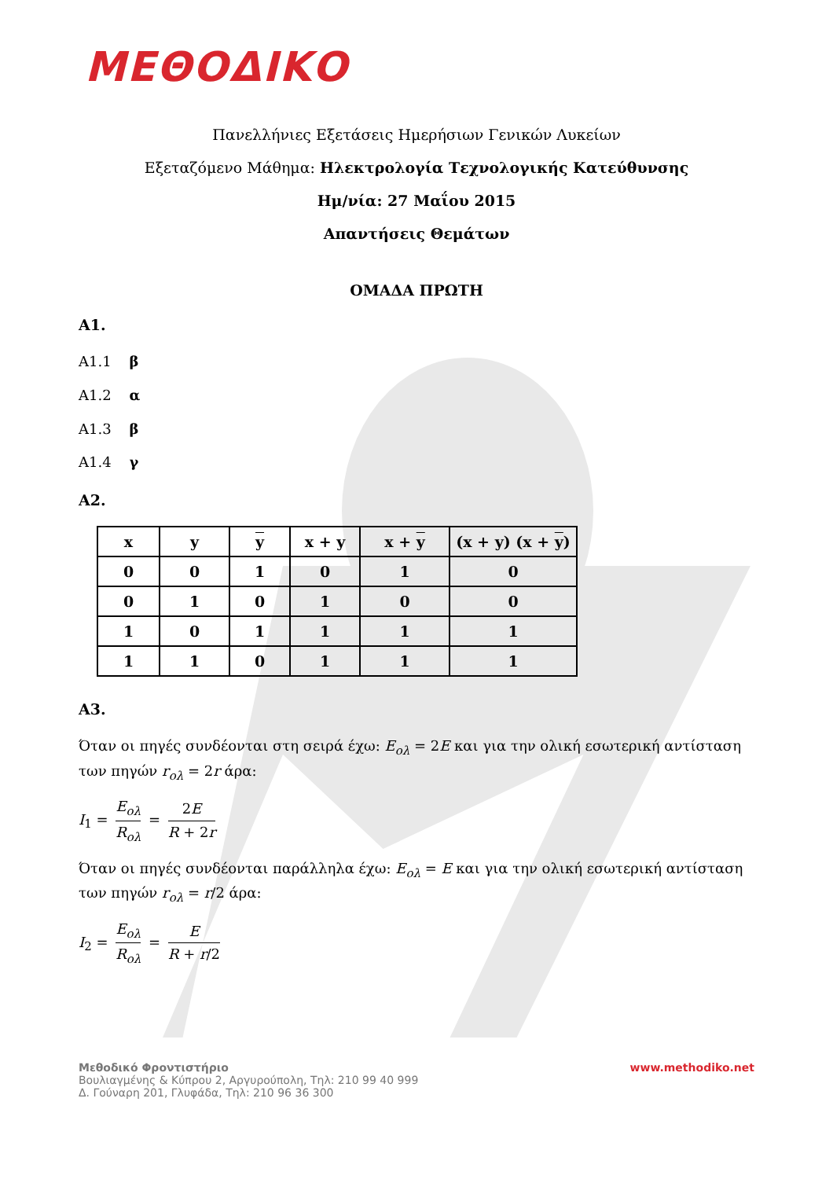ΜΕΘΟΔΙΚΟ
Πανελλήνιες Εξετάσεις Ημερήσιων Γενικών Λυκείων
Εξεταζόμενο Μάθημα: Ηλεκτρολογία Τεχνολογικής Κατεύθυνσης
Ημ/νία: 27 Μαΐου 2015
Απαντήσεις Θεμάτων
ΟΜΑΔΑ ΠΡΩΤΗ
Α1.
Α1.1 β
Α1.2 α
Α1.3 β
Α1.4 γ
Α2.
| x | y | y | x + y | x + y | (x + y) (x + y ) |
| --- | --- | --- | --- | --- | --- |
| 0 | 0 | 1 | 0 | 1 | 0 |
| 0 | 1 | 0 | 1 | 0 | 0 |
| 1 | 0 | 1 | 1 | 1 | 1 |
| 1 | 1 | 0 | 1 | 1 | 1 |
Α3.
Όταν οι πηγές συνδέονται στη σειρά έχω: E<sub>ολ</sub> = 2E και για την ολική εσωτερική αντίσταση των πηγών r<sub>ολ</sub> = 2r άρα:
I<sub>1</sub> = E<sub>ολ</sub> R<sub>ολ</sub> = 2E R + 2r
Όταν οι πηγές συνδέονται παράλληλα έχω: E<sub>ολ</sub> = E και για την ολική εσωτερική αντίσταση των πηγών r<sub>ολ</sub> = r/2 άρα:
I<sub>2</sub> = E<sub>ολ</sub> R<sub>ολ</sub> = E R + r/2
Μεθοδικό Φροντιστήριο
Βουλιαγμένης & Κύπρου 2, Αργυρούπολη, Τηλ: 210 99 40 999
Δ. Γούναρη 201, Γλυφάδα, Τηλ: 210 96 36 300
www.methodiko.net